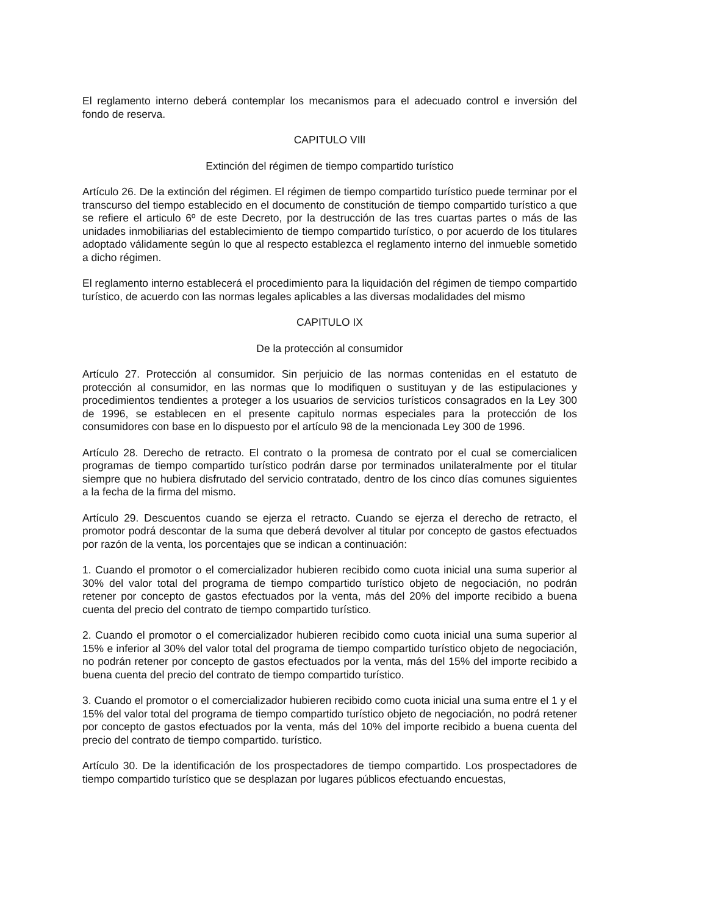El reglamento interno deberá contemplar los mecanismos para el adecuado control e inversión del fondo de reserva.
CAPITULO VIlI
Extinción del régimen de tiempo compartido turístico
Artículo 26. De la extinción del régimen. El régimen de tiempo compartido turístico puede terminar por el transcurso del tiempo establecido en el documento de constitución de tiempo compartido turístico a que se refiere el articulo 6º de este Decreto, por la destrucción de las tres cuartas partes o más de las unidades inmobiliarias del establecimiento de tiempo compartido turístico, o por acuerdo de los titulares adoptado válidamente según lo que al respecto establezca el reglamento interno del inmueble sometido a dicho régimen.
El reglamento interno establecerá el procedimiento para la liquidación del régimen de tiempo compartido turístico, de acuerdo con las normas legales aplicables a las diversas modalidades del mismo
CAPITULO IX
De la protección al consumidor
Artículo 27. Protección al consumidor. Sin perjuicio de las normas contenidas en el estatuto de protección al consumidor, en las normas que lo modifiquen o sustituyan y de las estipulaciones y procedimientos tendientes a proteger a los usuarios de servicios turísticos consagrados en la Ley 300 de 1996, se establecen en el presente capitulo normas especiales para la protección de los consumidores con base en lo dispuesto por el artículo 98 de la mencionada Ley 300 de 1996.
Artículo 28. Derecho de retracto. El contrato o la promesa de contrato por el cual se comercialicen programas de tiempo compartido turístico podrán darse por terminados unilateralmente por el titular siempre que no hubiera disfrutado del servicio contratado, dentro de los cinco días comunes siguientes a la fecha de la firma del mismo.
Artículo 29. Descuentos cuando se ejerza el retracto. Cuando se ejerza el derecho de retracto, el promotor podrá descontar de la suma que deberá devolver al titular por concepto de gastos efectuados por razón de la venta, los porcentajes que se indican a continuación:
1. Cuando el promotor o el comercializador hubieren recibido como cuota inicial una suma superior al 30% del valor total del programa de tiempo compartido turístico objeto de negociación, no podrán retener por concepto de gastos efectuados por la venta, más del 20% del importe recibido a buena cuenta del precio del contrato de tiempo compartido turístico.
2. Cuando el promotor o el comercializador hubieren recibido como cuota inicial una suma superior al 15% e inferior al 30% del valor total del programa de tiempo compartido turístico objeto de negociación, no podrán retener por concepto de gastos efectuados por la venta, más del 15% del importe recibido a buena cuenta del precio del contrato de tiempo compartido turístico.
3. Cuando el promotor o el comercializador hubieren recibido como cuota inicial una suma entre el 1 y el 15% del valor total del programa de tiempo compartido turístico objeto de negociación, no podrá retener por concepto de gastos efectuados por la venta, más del 10% del importe recibido a buena cuenta del precio del contrato de tiempo compartido. turístico.
Artículo 30. De la identificación de los prospectadores de tiempo compartido. Los prospectadores de tiempo compartido turístico que se desplazan por lugares públicos efectuando encuestas,